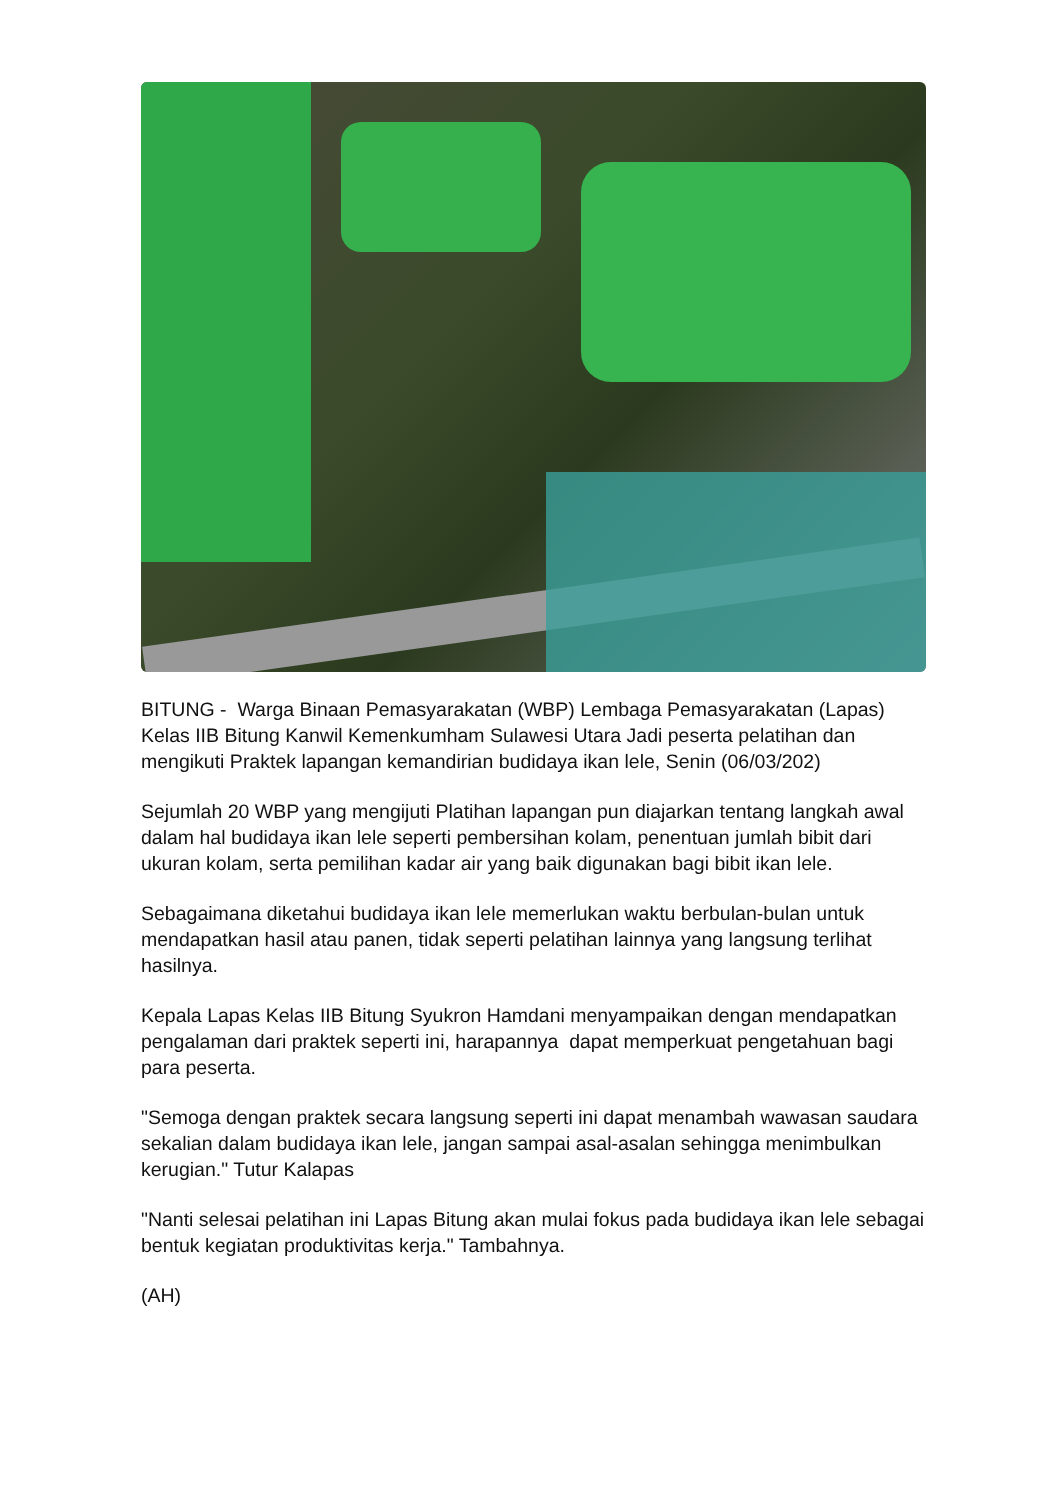BITUNG - Warga Binaan Pemasyarakatan (WBP) Lembaga Pemasyarakatan (Lapas) Kelas IIB Bitung Kanwil Kemenkumham Sulawesi Utara Jadi peserta pelatihan dan mengikuti Praktek lapangan kemandirian budidaya ikan lele, Senin (06/03/202)
Sejumlah 20 WBP yang mengijuti Platihan lapangan pun diajarkan tentang langkah awal dalam hal budidaya ikan lele seperti pembersihan kolam, penentuan jumlah bibit dari ukuran kolam, serta pemilihan kadar air yang baik digunakan bagi bibit ikan lele.
Sebagaimana diketahui budidaya ikan lele memerlukan waktu berbulan-bulan untuk mendapatkan hasil atau panen, tidak seperti pelatihan lainnya yang langsung terlihat hasilnya.
Kepala Lapas Kelas IIB Bitung Syukron Hamdani menyampaikan dengan mendapatkan pengalaman dari praktek seperti ini, harapannya dapat memperkuat pengetahuan bagi para peserta.
"Semoga dengan praktek secara langsung seperti ini dapat menambah wawasan saudara sekalian dalam budidaya ikan lele, jangan sampai asal-asalan sehingga menimbulkan kerugian." Tutur Kalapas
"Nanti selesai pelatihan ini Lapas Bitung akan mulai fokus pada budidaya ikan lele sebagai bentuk kegiatan produktivitas kerja." Tambahnya.
(AH)